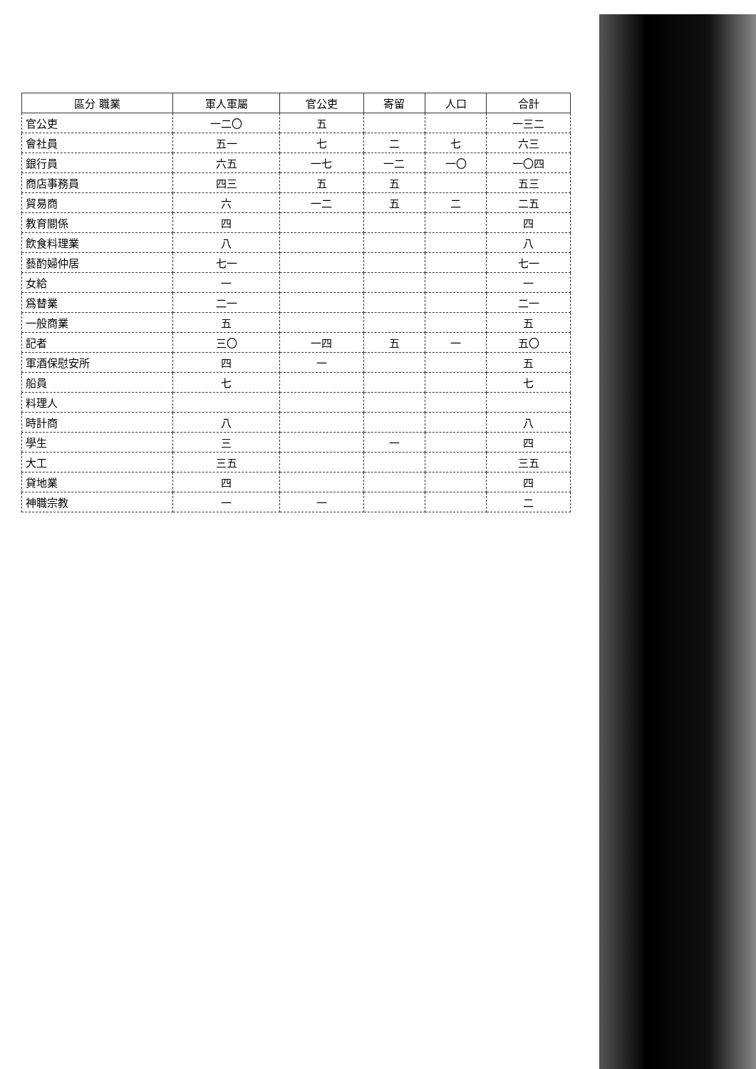| 區分 職業 | 軍人軍屬 | 官公吏 | 寄留 | 人口 | 合計 |
| --- | --- | --- | --- | --- | --- |
| 官公吏 | 一二〇 | 五 | | | 一三二 |
| 會社員 | 五一 | 七 | 二 | 七 | 六三 |
| 銀行員 | 六五 | 一七 | 一二 | 一〇 | 一〇四 |
| 商店事務員 | 四三 | 五 | 五 | | 五三 |
| 貿易商 | 六 | 一二 | 五 | 二 | 二五 |
| 教育關係 | 四 | | | | 四 |
| 飲食料理業 | 八 | | | | 八 |
| 藝酌婦仲居 | 七一 | | | | 七一 |
| 女給 | 一 | | | | 一 |
| 爲替業 | 二一 | | | | 二一 |
| 一般商業 | 五 | | | | 五 |
| 記者 | 三〇 | 一四 | 五 | 一 | 五〇 |
| 軍酒保慰安所 | 四 | 一 | | | 五 |
| 船員 | 七 | | | | 七 |
| 料理人 | | | | | |
| 時計商 | 八 | | | | 八 |
| 學生 | 三 | | 一 | | 四 |
| 大工 | 三五 | | | | 三五 |
| 貸地業 | 四 | | | | 四 |
| 神職宗教 | 一 | 一 | | | 二 |